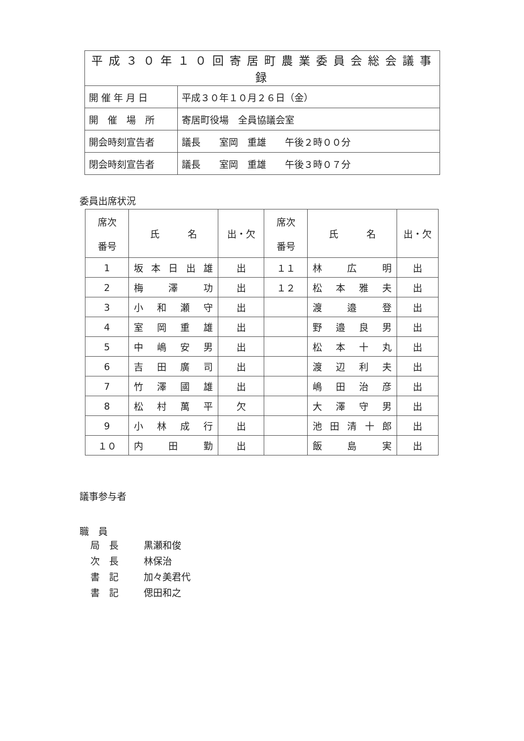| 平成３０年１０回寄居町農業委員会総会議事録 | |
| 開 催 年 月 日 | 平成３０年１０月２６日（金） |
| 開 催 場 所 | 寄居町役場 全員協議会室 |
| 開会時刻宣告者 | 議長 室岡 重雄 午後２時００分 |
| 閉会時刻宣告者 | 議長 室岡 重雄 午後３時０７分 |
委員出席状況
| 席次 番号 | 氏 名 | 出・欠 | 席次 番号 | 氏 名 | 出・欠 |
| --- | --- | --- | --- | --- | --- |
| 1 | 坂 本 日 出 雄 | 出 | １１ | 林 広 明 | 出 |
| 2 | 梅 澤 功 | 出 | １２ | 松 本 雅 夫 | 出 |
| 3 | 小 和 瀬 守 | 出 | | 渡 邉 登 | 出 |
| 4 | 室 岡 重 雄 | 出 | | 野 邉 良 男 | 出 |
| 5 | 中 嶋 安 男 | 出 | | 松 本 十 丸 | 出 |
| 6 | 吉 田 廣 司 | 出 | | 渡 辺 利 夫 | 出 |
| 7 | 竹 澤 國 雄 | 出 | | 嶋 田 治 彦 | 出 |
| 8 | 松 村 萬 平 | 欠 | | 大 澤 守 男 | 出 |
| 9 | 小 林 成 行 | 出 | | 池 田 清 十 郎 | 出 |
| １０ | 内 田 勤 | 出 | | 飯 島 実 | 出 |
議事参与者
職　員
局　長 黒瀬和俊
次　長 林保治
書　記 加々美君代
書　記 偲田和之